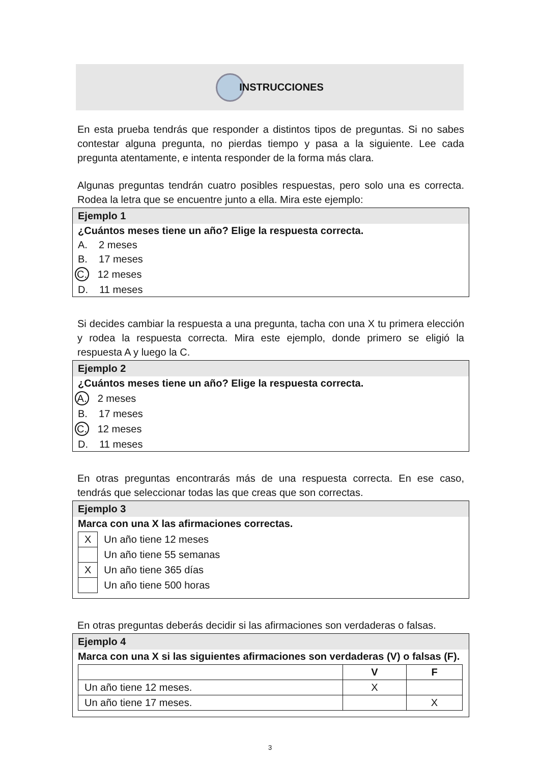INSTRUCCIONES
En esta prueba tendrás que responder a distintos tipos de preguntas. Si no sabes contestar alguna pregunta, no pierdas tiempo y pasa a la siguiente. Lee cada pregunta atentamente, e intenta responder de la forma más clara.
Algunas preguntas tendrán cuatro posibles respuestas, pero solo una es correcta. Rodea la letra que se encuentre junto a ella. Mira este ejemplo:
Ejemplo 1
¿Cuántos meses tiene un año? Elige la respuesta correcta.
A. 2 meses
B. 17 meses
C. 12 meses
D. 11 meses
Si decides cambiar la respuesta a una pregunta, tacha con una X tu primera elección y rodea la respuesta correcta. Mira este ejemplo, donde primero se eligió la respuesta A y luego la C.
Ejemplo 2
¿Cuántos meses tiene un año? Elige la respuesta correcta.
A. 2 meses
B. 17 meses
C. 12 meses
D. 11 meses
En otras preguntas encontrarás más de una respuesta correcta. En ese caso, tendrás que seleccionar todas las que creas que son correctas.
Ejemplo 3
Marca con una X las afirmaciones correctas.
| X | Un año tiene 12 meses |
| | Un año tiene 55 semanas |
| X | Un año tiene 365 días |
| | Un año tiene 500 horas |
En otras preguntas deberás decidir si las afirmaciones son verdaderas o falsas.
Ejemplo 4
Marca con una X si las siguientes afirmaciones son verdaderas (V) o falsas (F).
| | V | F |
| --- | --- | --- |
| Un año tiene 12 meses. | X | |
| Un año tiene 17 meses. | | X |
3